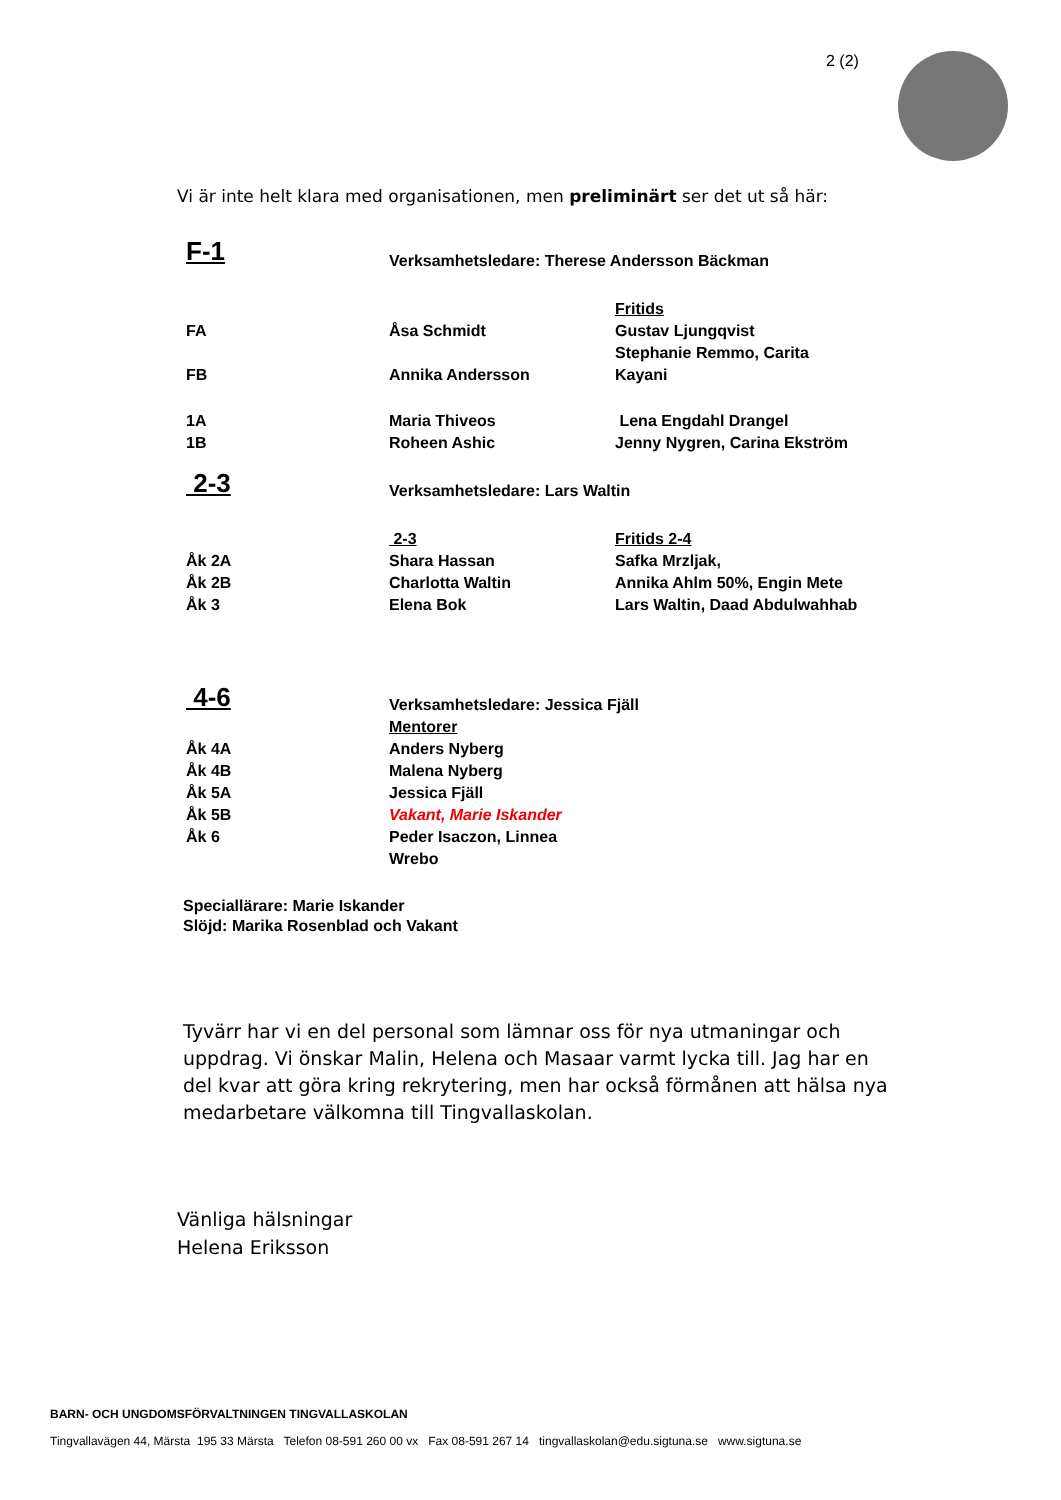2 (2)
Vi är inte helt klara med organisationen, men preliminärt ser det ut så här:
| F-1 | Verksamhetsledare: Therese Andersson Bäckman | |
| | | Fritids |
| FA | Åsa Schmidt | Gustav Ljungqvist |
| | | Stephanie Remmo, Carita |
| FB | Annika Andersson | Kayani |
| 1A | Maria Thiveos | Lena Engdahl Drangel |
| 1B | Roheen Ashic | Jenny Nygren, Carina Ekström |
| 2-3 | Verksamhetsledare: Lars Waltin | |
| | 2-3 | Fritids 2-4 |
| Åk 2A | Shara Hassan | Safka Mrzljak, |
| Åk 2B | Charlotta Waltin | Annika Ahlm 50%, Engin Mete |
| Åk 3 | Elena Bok | Lars Waltin, Daad Abdulwahhab |
| 4-6 | Verksamhetsledare: Jessica Fjäll | |
| | Mentorer | |
| Åk 4A | Anders Nyberg | |
| Åk 4B | Malena Nyberg | |
| Åk 5A | Jessica Fjäll | |
| Åk 5B | Vakant, Marie Iskander | |
| Åk 6 | Peder Isaczon, Linnea Wrebo | |
Speciallärare: Marie Iskander
Slöjd: Marika Rosenblad och Vakant
Tyvärr har vi en del personal som lämnar oss för nya utmaningar och uppdrag. Vi önskar Malin, Helena och Masaar varmt lycka till. Jag har en del kvar att göra kring rekrytering, men har också förmånen att hälsa nya medarbetare välkomna till Tingvallaskolan.
Vänliga hälsningar
Helena Eriksson
BARN- OCH UNGDOMSFÖRVALTNINGEN TINGVALLASKOLAN
Tingvallavägen 44, Märsta 195 33 Märsta Telefon 08-591 260 00 vx Fax 08-591 267 14 tingvallaskolan@edu.sigtuna.se www.sigtuna.se